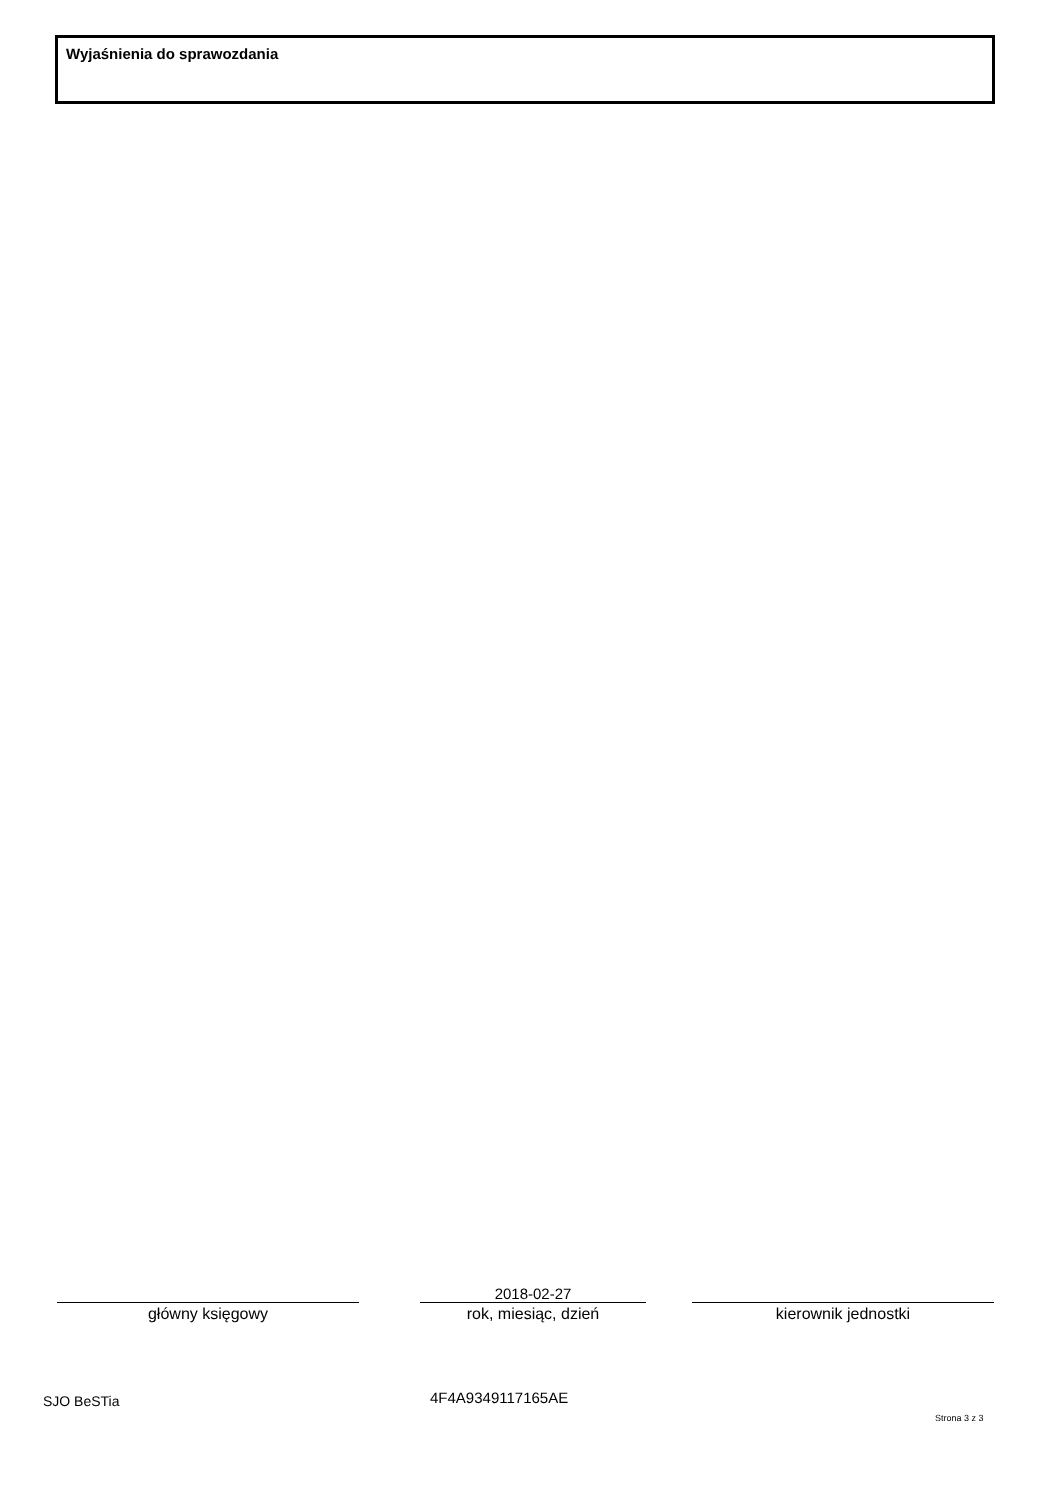Wyjaśnienia do sprawozdania
główny księgowy
2018-02-27
rok, miesiąc, dzień
kierownik jednostki
SJO BeSTia 4F4A9349117165AE
Strona 3 z 3